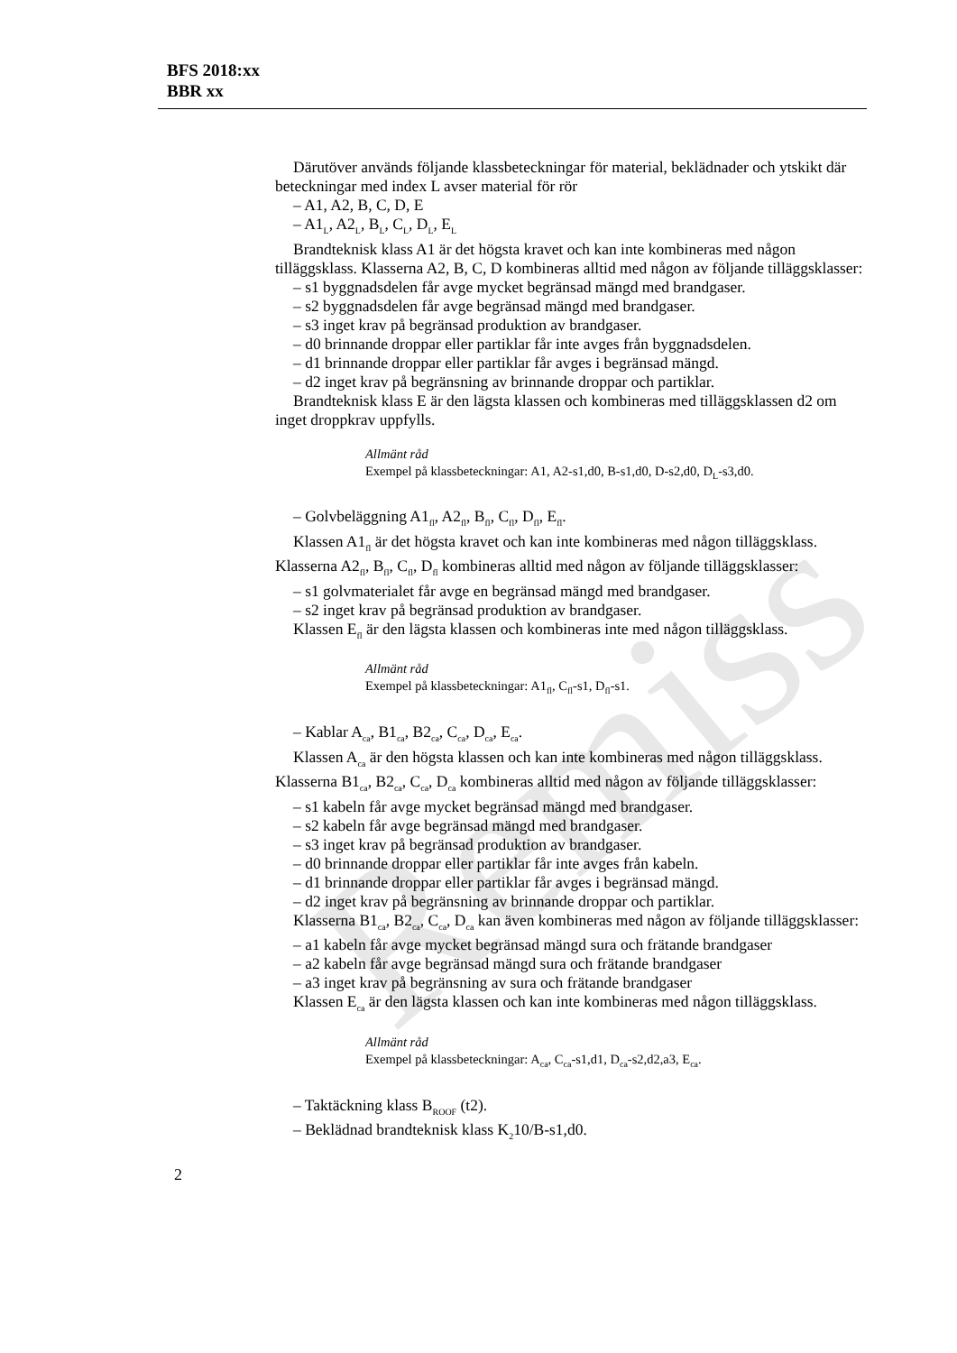BFS 2018:xx
BBR xx
Remiss
Därutöver används följande klassbeteckningar för material, beklädnader och ytskikt där beteckningar med index L avser material för rör
– A1, A2, B, C, D, E
– A1<sub>L</sub>, A2<sub>L</sub>, B<sub>L</sub>, C<sub>L</sub>, D<sub>L</sub>, E<sub>L</sub>
Brandteknisk klass A1 är det högsta kravet och kan inte kombineras med någon tilläggsklass. Klasserna A2, B, C, D kombineras alltid med någon av följande tilläggsklasser:
– s1 byggnadsdelen får avge mycket begränsad mängd med brandgaser.
– s2 byggnadsdelen får avge begränsad mängd med brandgaser.
– s3 inget krav på begränsad produktion av brandgaser.
– d0 brinnande droppar eller partiklar får inte avges från byggnadsdelen.
– d1 brinnande droppar eller partiklar får avges i begränsad mängd.
– d2 inget krav på begränsning av brinnande droppar och partiklar.
Brandteknisk klass E är den lägsta klassen och kombineras med tilläggsklassen d2 om inget droppkrav uppfylls.
Allmänt råd
Exempel på klassbeteckningar: A1, A2-s1,d0, B-s1,d0, D-s2,d0, D<sub>L</sub>-s3,d0.
– Golvbeläggning A1<sub>fl</sub>, A2<sub>fl</sub>, B<sub>fl</sub>, C<sub>fl</sub>, D<sub>fl</sub>, E<sub>fl</sub>.
Klassen A1<sub>fl</sub> är det högsta kravet och kan inte kombineras med någon tilläggsklass. Klasserna A2<sub>fl</sub>, B<sub>fl</sub>, C<sub>fl</sub>, D<sub>fl</sub> kombineras alltid med någon av följande tilläggsklasser:
– s1 golvmaterialet får avge en begränsad mängd med brandgaser.
– s2 inget krav på begränsad produktion av brandgaser.
Klassen E<sub>fl</sub> är den lägsta klassen och kombineras inte med någon tilläggsklass.
Allmänt råd
Exempel på klassbeteckningar: A1<sub>fl</sub>, C<sub>fl</sub>-s1, D<sub>fl</sub>-s1.
– Kablar A<sub>ca</sub>, B1<sub>ca</sub>, B2<sub>ca</sub>, C<sub>ca</sub>, D<sub>ca</sub>, E<sub>ca</sub>.
Klassen A<sub>ca</sub> är den högsta klassen och kan inte kombineras med någon tilläggsklass. Klasserna B1<sub>ca</sub>, B2<sub>ca</sub>, C<sub>ca</sub>, D<sub>ca</sub> kombineras alltid med någon av följande tilläggsklasser:
– s1 kabeln får avge mycket begränsad mängd med brandgaser.
– s2 kabeln får avge begränsad mängd med brandgaser.
– s3 inget krav på begränsad produktion av brandgaser.
– d0 brinnande droppar eller partiklar får inte avges från kabeln.
– d1 brinnande droppar eller partiklar får avges i begränsad mängd.
– d2 inget krav på begränsning av brinnande droppar och partiklar.
Klasserna B1<sub>ca</sub>, B2<sub>ca</sub>, C<sub>ca</sub>, D<sub>ca</sub> kan även kombineras med någon av följande tilläggsklasser:
– a1 kabeln får avge mycket begränsad mängd sura och frätande brandgaser
– a2 kabeln får avge begränsad mängd sura och frätande brandgaser
– a3 inget krav på begränsning av sura och frätande brandgaser
Klassen E<sub>ca</sub> är den lägsta klassen och kan inte kombineras med någon tilläggsklass.
Allmänt råd
Exempel på klassbeteckningar: A<sub>ca</sub>, C<sub>ca</sub>-s1,d1, D<sub>ca</sub>-s2,d2,a3, E<sub>ca</sub>.
– Taktäckning klass B<sub>ROOF</sub> (t2).
– Beklädnad brandteknisk klass K<sub>2</sub>10/B-s1,d0.
2